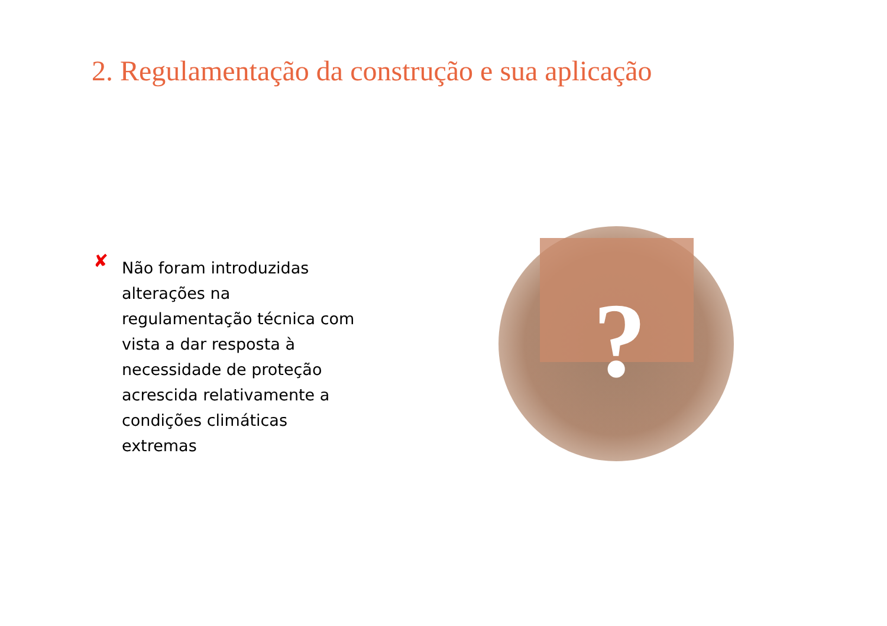2. Regulamentação da construção e sua aplicação
✘
Não foram introduzidas
alterações na regulamentação técnica com vista a dar resposta à necessidade de proteção acrescida relativamente a condições climáticas extremas
?